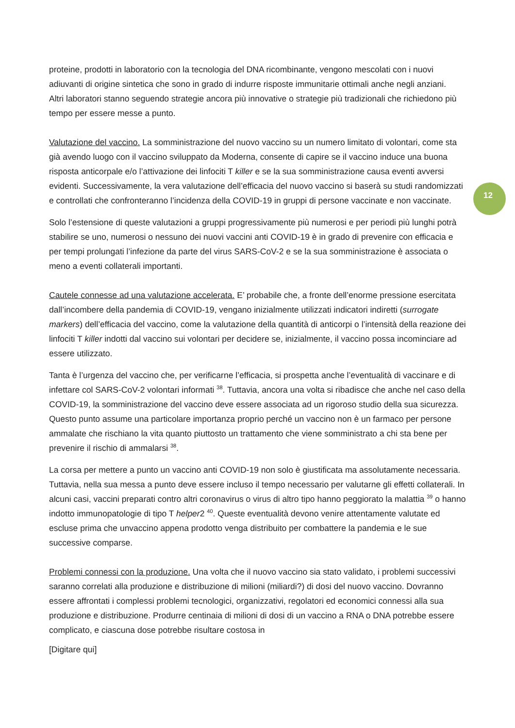12
proteine, prodotti in laboratorio con la tecnologia del DNA ricombinante, vengono mescolati con i nuovi adiuvanti di origine sintetica che sono in grado di indurre risposte immunitarie ottimali anche negli anziani.
Altri laboratori stanno seguendo strategie ancora più innovative o strategie più tradizionali che richiedono più tempo per essere messe a punto.
Valutazione del vaccino. La somministrazione del nuovo vaccino su un numero limitato di volontari, come sta già avendo luogo con il vaccino sviluppato da Moderna, consente di capire se il vaccino induce una buona risposta anticorpale e/o l’attivazione dei linfociti T killer e se la sua somministrazione causa eventi avversi evidenti. Successivamente, la vera valutazione dell’efficacia del nuovo vaccino si baserà su studi randomizzati e controllati che confronteranno l’incidenza della COVID-19 in gruppi di persone vaccinate e non vaccinate.
Solo l’estensione di queste valutazioni a gruppi progressivamente più numerosi e per periodi più lunghi potrà stabilire se uno, numerosi o nessuno dei nuovi vaccini anti COVID-19 è in grado di prevenire con efficacia e per tempi prolungati l’infezione da parte del virus SARS-CoV-2 e se la sua somministrazione è associata o meno a eventi collaterali importanti.
Cautele connesse ad una valutazione accelerata. E’ probabile che, a fronte dell’enorme pressione esercitata dall’incombere della pandemia di COVID-19, vengano inizialmente utilizzati indicatori indiretti (surrogate markers) dell’efficacia del vaccino, come la valutazione della quantità di anticorpi o l’intensità della reazione dei linfociti T killer indotti dal vaccino sui volontari per decidere se, inizialmente, il vaccino possa incominciare ad essere utilizzato.
Tanta è l’urgenza del vaccino che, per verificarne l’efficacia, si prospetta anche l’eventualità di vaccinare e di infettare col SARS-CoV-2 volontari informati <sup>38</sup>. Tuttavia, ancora una volta si ribadisce che anche nel caso della COVID-19, la somministrazione del vaccino deve essere associata ad un rigoroso studio della sua sicurezza. Questo punto assume una particolare importanza proprio perché un vaccino non è un farmaco per persone ammalate che rischiano la vita quanto piuttosto un trattamento che viene somministrato a chi sta bene per prevenire il rischio di ammalarsi <sup>38</sup>.
La corsa per mettere a punto un vaccino anti COVID-19 non solo è giustificata ma assolutamente necessaria. Tuttavia, nella sua messa a punto deve essere incluso il tempo necessario per valutarne gli effetti collaterali. In alcuni casi, vaccini preparati contro altri coronavirus o virus di altro tipo hanno peggiorato la malattia <sup>39</sup> o hanno indotto immunopatologie di tipo T helper2 <sup>40</sup>. Queste eventualità devono venire attentamente valutate ed escluse prima che unvaccino appena prodotto venga distribuito per combattere la pandemia e le sue successive comparse.
Problemi connessi con la produzione. Una volta che il nuovo vaccino sia stato validato, i problemi successivi saranno correlati alla produzione e distribuzione di milioni (miliardi?) di dosi del nuovo vaccino. Dovranno essere affrontati i complessi problemi tecnologici, organizzativi, regolatori ed economici connessi alla sua produzione e distribuzione. Produrre centinaia di milioni di dosi di un vaccino a RNA o DNA potrebbe essere complicato, e ciascuna dose potrebbe risultare costosa in
[Digitare qui]